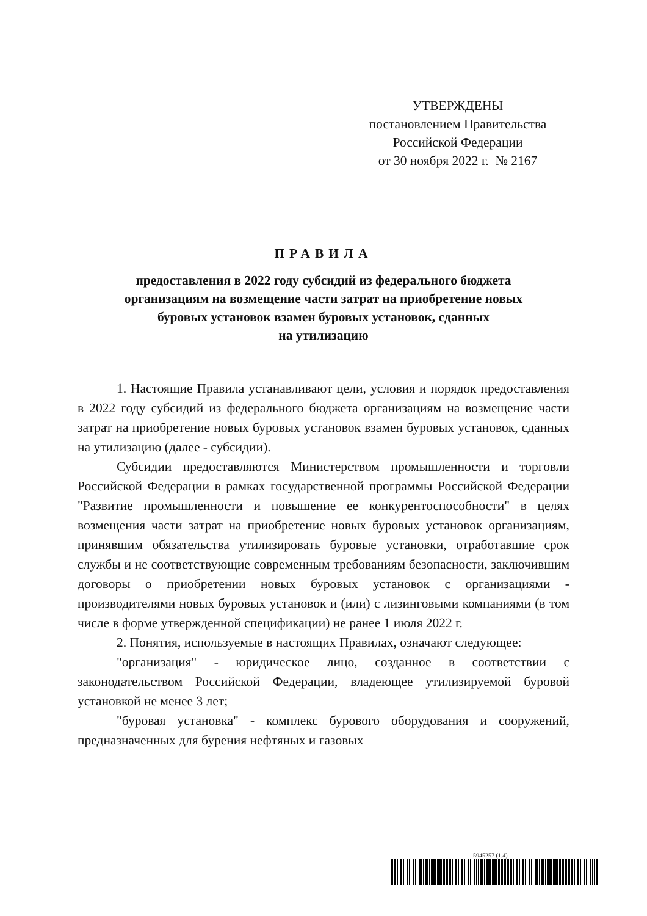УТВЕРЖДЕНЫ
постановлением Правительства
Российской Федерации
от 30 ноября 2022 г. № 2167
ПРАВИЛА
предоставления в 2022 году субсидий из федерального бюджета
организациям на возмещение части затрат на приобретение новых
буровых установок взамен буровых установок, сданных
на утилизацию
1. Настоящие Правила устанавливают цели, условия и порядок предоставления в 2022 году субсидий из федерального бюджета организациям на возмещение части затрат на приобретение новых буровых установок взамен буровых установок, сданных на утилизацию (далее - субсидии).
Субсидии предоставляются Министерством промышленности и торговли Российской Федерации в рамках государственной программы Российской Федерации "Развитие промышленности и повышение ее конкурентоспособности" в целях возмещения части затрат на приобретение новых буровых установок организациям, принявшим обязательства утилизировать буровые установки, отработавшие срок службы и не соответствующие современным требованиям безопасности, заключившим договоры о приобретении новых буровых установок с организациями - производителями новых буровых установок и (или) с лизинговыми компаниями (в том числе в форме утвержденной спецификации) не ранее 1 июля 2022 г.
2. Понятия, используемые в настоящих Правилах, означают следующее:
"организация" - юридическое лицо, созданное в соответствии с законодательством Российской Федерации, владеющее утилизируемой буровой установкой не менее 3 лет;
"буровая установка" - комплекс бурового оборудования и сооружений, предназначенных для бурения нефтяных и газовых
5945257 (1.4)